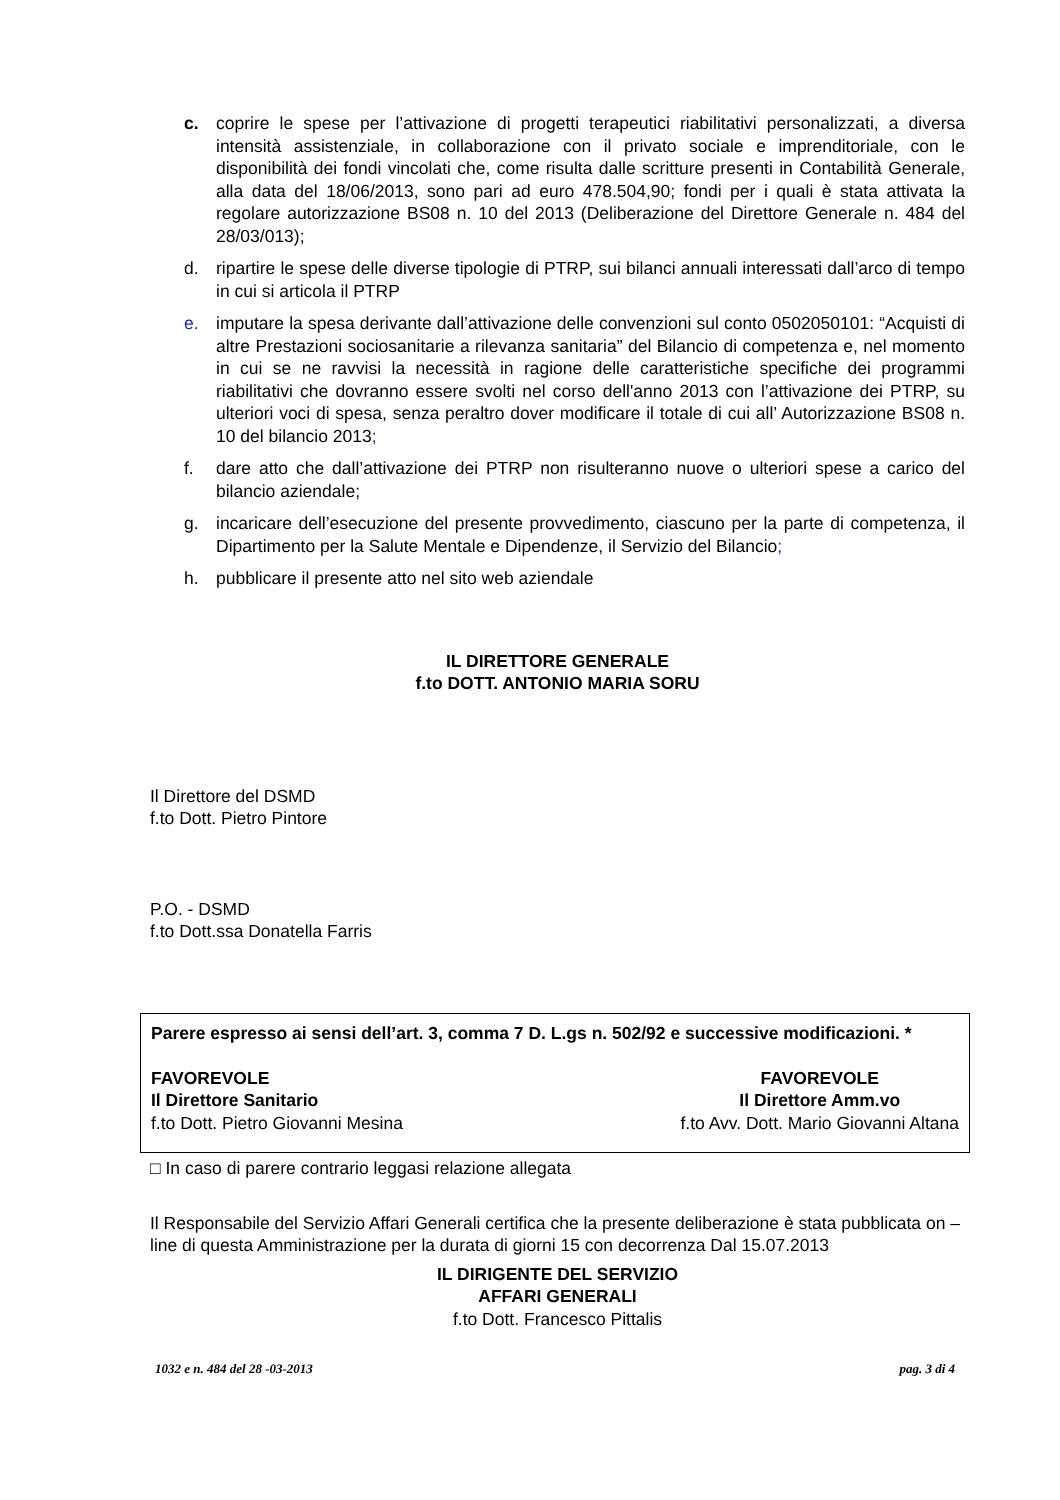c. coprire le spese per l’attivazione di progetti terapeutici riabilitativi personalizzati, a diversa intensità assistenziale, in collaborazione con il privato sociale e imprenditoriale, con le disponibilità dei fondi vincolati che, come risulta dalle scritture presenti in Contabilità Generale, alla data del 18/06/2013, sono pari ad euro 478.504,90; fondi per i quali è stata attivata la regolare autorizzazione BS08 n. 10 del 2013 (Deliberazione del Direttore Generale n. 484 del 28/03/013);
d. ripartire le spese delle diverse tipologie di PTRP, sui bilanci annuali interessati dall’arco di tempo in cui si articola il PTRP
e. imputare la spesa derivante dall’attivazione delle convenzioni sul conto 0502050101: “Acquisti di altre Prestazioni sociosanitarie a rilevanza sanitaria” del Bilancio di competenza e, nel momento in cui se ne ravvisi la necessità in ragione delle caratteristiche specifiche dei programmi riabilitativi che dovranno essere svolti nel corso dell'anno 2013 con l’attivazione dei PTRP, su ulteriori voci di spesa, senza peraltro dover modificare il totale di cui all’ Autorizzazione BS08 n. 10 del bilancio 2013;
f. dare atto che dall’attivazione dei PTRP non risulteranno nuove o ulteriori spese a carico del bilancio aziendale;
g. incaricare dell’esecuzione del presente provvedimento, ciascuno per la parte di competenza, il Dipartimento per la Salute Mentale e Dipendenze, il Servizio del Bilancio;
h. pubblicare il presente atto nel sito web aziendale
IL DIRETTORE GENERALE
f.to DOTT. ANTONIO MARIA SORU
Il Direttore del DSMD
f.to Dott. Pietro Pintore
P.O. - DSMD
f.to Dott.ssa Donatella Farris
Parere espresso ai sensi dell’art. 3, comma 7 D. L.gs n. 502/92 e successive modificazioni. *
FAVOREVOLE
Il Direttore Sanitario
f.to Dott. Pietro Giovanni Mesina
FAVOREVOLE
Il Direttore Amm.vo
f.to Avv. Dott. Mario Giovanni Altana
□ In caso di parere contrario leggasi relazione allegata
Il Responsabile del Servizio Affari Generali certifica che la presente deliberazione è stata pubblicata on – line di questa Amministrazione per la durata di giorni 15 con decorrenza Dal 15.07.2013
IL DIRIGENTE DEL SERVIZIO
AFFARI GENERALI
f.to Dott. Francesco Pittalis
1032 e n. 484 del 28 -03-2013 pag. 3 di 4